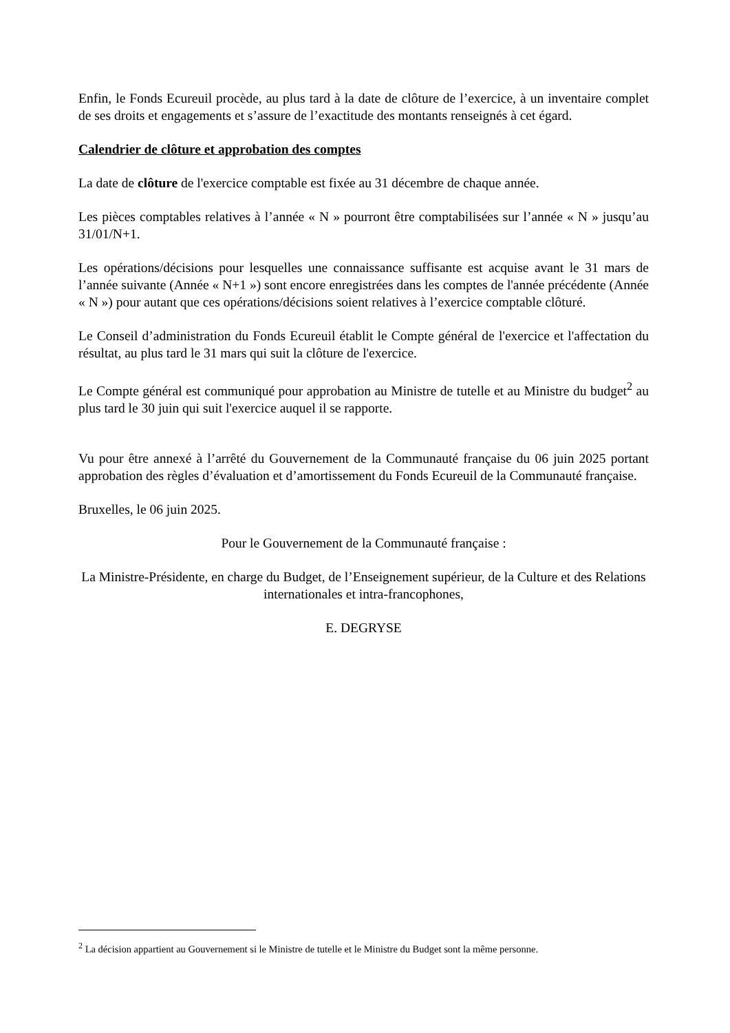Enfin, le Fonds Ecureuil procède, au plus tard à la date de clôture de l’exercice, à un inventaire complet de ses droits et engagements et s’assure de l’exactitude des montants renseignés à cet égard.
Calendrier de clôture et approbation des comptes
La date de clôture de l'exercice comptable est fixée au 31 décembre de chaque année.
Les pièces comptables relatives à l’année « N » pourront être comptabilisées sur l’année « N » jusqu’au 31/01/N+1.
Les opérations/décisions pour lesquelles une connaissance suffisante est acquise avant le 31 mars de l’année suivante (Année « N+1 ») sont encore enregistrées dans les comptes de l'année précédente (Année « N ») pour autant que ces opérations/décisions soient relatives à l’exercice comptable clôturé.
Le Conseil d’administration du Fonds Ecureuil établit le Compte général de l'exercice et l'affectation du résultat, au plus tard le 31 mars qui suit la clôture de l'exercice.
Le Compte général est communiqué pour approbation au Ministre de tutelle et au Ministre du budget<sup>2</sup> au plus tard le 30 juin qui suit l'exercice auquel il se rapporte.
Vu pour être annexé à l’arrêté du Gouvernement de la Communauté française du 06 juin 2025 portant approbation des règles d’évaluation et d’amortissement du Fonds Ecureuil de la Communauté française.
Bruxelles, le 06 juin 2025.
Pour le Gouvernement de la Communauté française :
La Ministre-Présidente, en charge du Budget, de l’Enseignement supérieur, de la Culture et des Relations internationales et intra-francophones,
E. DEGRYSE
<sup>2</sup> La décision appartient au Gouvernement si le Ministre de tutelle et le Ministre du Budget sont la même personne.